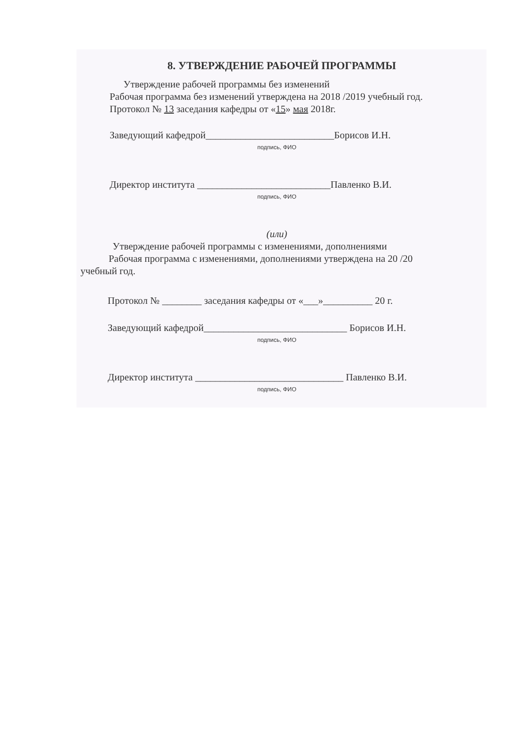8. УТВЕРЖДЕНИЕ РАБОЧЕЙ ПРОГРАММЫ
Утверждение рабочей программы без изменений
Рабочая программа без изменений утверждена на 2018 /2019 учебный год.
Протокол № 13 заседания кафедры от «15» мая 2018г.
Заведующий кафедрой__________________________Борисов И.Н.
подпись, ФИО
Директор института ___________________________Павленко В.И.
подпись, ФИО
(или)
Утверждение рабочей программы с изменениями, дополнениями
Рабочая программа с изменениями, дополнениями утверждена на 20 /20
учебный год.
Протокол № ________ заседания кафедры от «___»__________ 20 г.
Заведующий кафедрой_____________________________ Борисов И.Н.
подпись, ФИО
Директор института ______________________________ Павленко В.И.
подпись, ФИО